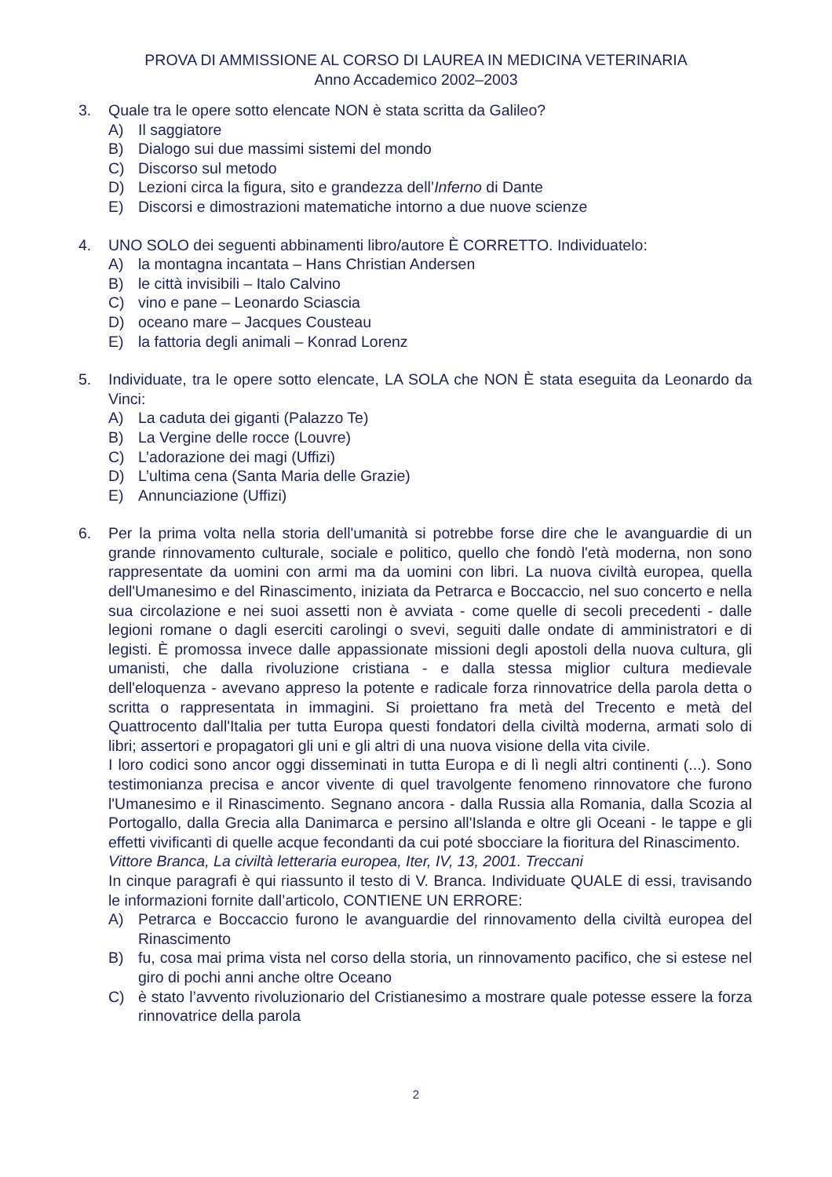PROVA DI AMMISSIONE AL CORSO DI LAUREA IN MEDICINA VETERINARIA
Anno Accademico 2002–2003
3. Quale tra le opere sotto elencate NON è stata scritta da Galileo?
A) Il saggiatore
B) Dialogo sui due massimi sistemi del mondo
C) Discorso sul metodo
D) Lezioni circa la figura, sito e grandezza dell’Inferno di Dante
E) Discorsi e dimostrazioni matematiche intorno a due nuove scienze
4. UNO SOLO dei seguenti abbinamenti libro/autore È CORRETTO. Individuatelo:
A) la montagna incantata – Hans Christian Andersen
B) le città invisibili – Italo Calvino
C) vino e pane – Leonardo Sciascia
D) oceano mare – Jacques Cousteau
E) la fattoria degli animali – Konrad Lorenz
5. Individuate, tra le opere sotto elencate, LA SOLA che NON È stata eseguita da Leonardo da Vinci:
A) La caduta dei giganti (Palazzo Te)
B) La Vergine delle rocce (Louvre)
C) L’adorazione dei magi (Uffizi)
D) L’ultima cena (Santa Maria delle Grazie)
E) Annunciazione (Uffizi)
6. Per la prima volta nella storia dell'umanità si potrebbe forse dire che le avanguardie di un grande rinnovamento culturale, sociale e politico, quello che fondò l'età moderna, non sono rappresentate da uomini con armi ma da uomini con libri. La nuova civiltà europea, quella dell'Umanesimo e del Rinascimento, iniziata da Petrarca e Boccaccio, nel suo concerto e nella sua circolazione e nei suoi assetti non è avviata - come quelle di secoli precedenti - dalle legioni romane o dagli eserciti carolingi o svevi, seguiti dalle ondate di amministratori e di legisti. È promossa invece dalle appassionate missioni degli apostoli della nuova cultura, gli umanisti, che dalla rivoluzione cristiana - e dalla stessa miglior cultura medievale dell'eloquenza - avevano appreso la potente e radicale forza rinnovatrice della parola detta o scritta o rappresentata in immagini. Si proiettano fra metà del Trecento e metà del Quattrocento dall'Italia per tutta Europa questi fondatori della civiltà moderna, armati solo di libri; assertori e propagatori gli uni e gli altri di una nuova visione della vita civile.
I loro codici sono ancor oggi disseminati in tutta Europa e di lì negli altri continenti (...). Sono testimonianza precisa e ancor vivente di quel travolgente fenomeno rinnovatore che furono l'Umanesimo e il Rinascimento. Segnano ancora - dalla Russia alla Romania, dalla Scozia al Portogallo, dalla Grecia alla Danimarca e persino all'Islanda e oltre gli Oceani - le tappe e gli effetti vivificanti di quelle acque fecondanti da cui poté sbocciare la fioritura del Rinascimento.
Vittore Branca, La civiltà letteraria europea, Iter, IV, 13, 2001. Treccani
In cinque paragrafi è qui riassunto il testo di V. Branca. Individuate QUALE di essi, travisando le informazioni fornite dall’articolo, CONTIENE UN ERRORE:
A) Petrarca e Boccaccio furono le avanguardie del rinnovamento della civiltà europea del Rinascimento
B) fu, cosa mai prima vista nel corso della storia, un rinnovamento pacifico, che si estese nel giro di pochi anni anche oltre Oceano
C) è stato l’avvento rivoluzionario del Cristianesimo a mostrare quale potesse essere la forza rinnovatrice della parola
2